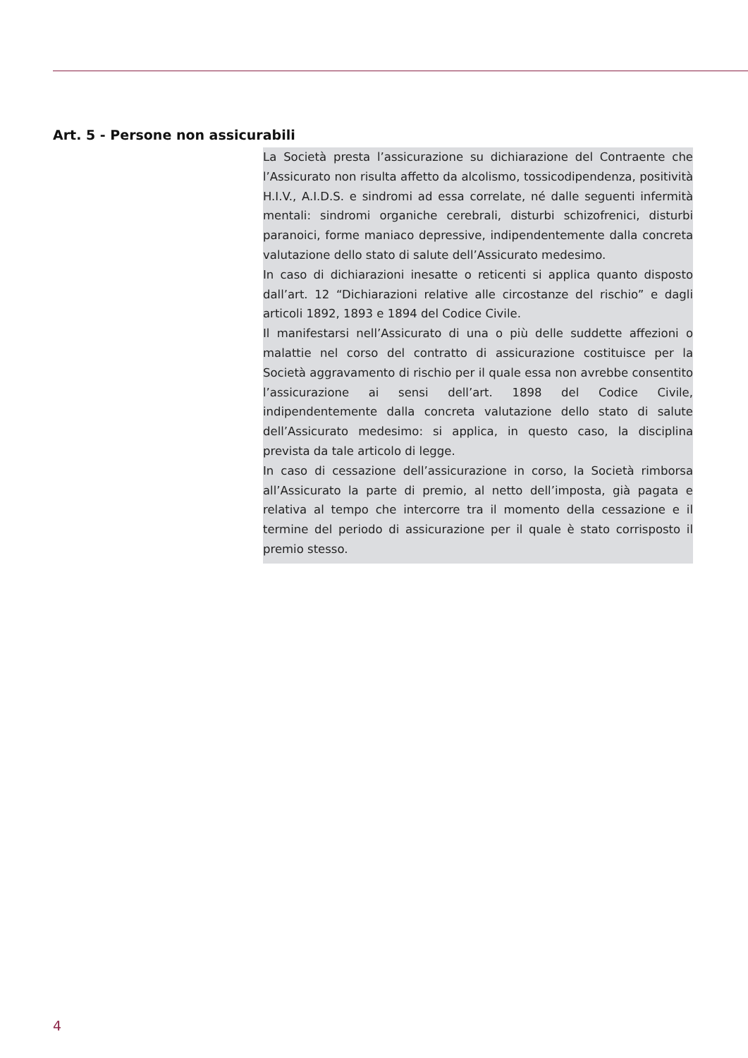Art. 5 - Persone non assicurabili
La Società presta l’assicurazione su dichiarazione del Contraente che l’Assicurato non risulta affetto da alcolismo, tossicodipendenza, positività H.I.V., A.I.D.S. e sindromi ad essa correlate, né dalle seguenti infermità mentali: sindromi organiche cerebrali, disturbi schizofrenici, disturbi paranoici, forme maniaco depressive, indipendentemente dalla concreta valutazione dello stato di salute dell’Assicurato medesimo.
In caso di dichiarazioni inesatte o reticenti si applica quanto disposto dall’art. 12 “Dichiarazioni relative alle circostanze del rischio” e dagli articoli 1892, 1893 e 1894 del Codice Civile.
Il manifestarsi nell’Assicurato di una o più delle suddette affezioni o malattie nel corso del contratto di assicurazione costituisce per la Società aggravamento di rischio per il quale essa non avrebbe consentito l’assicurazione ai sensi dell’art. 1898 del Codice Civile, indipendentemente dalla concreta valutazione dello stato di salute dell’Assicurato medesimo: si applica, in questo caso, la disciplina prevista da tale articolo di legge.
In caso di cessazione dell’assicurazione in corso, la Società rimborsa all’Assicurato la parte di premio, al netto dell’imposta, già pagata e relativa al tempo che intercorre tra il momento della cessazione e il termine del periodo di assicurazione per il quale è stato corrisposto il premio stesso.
4